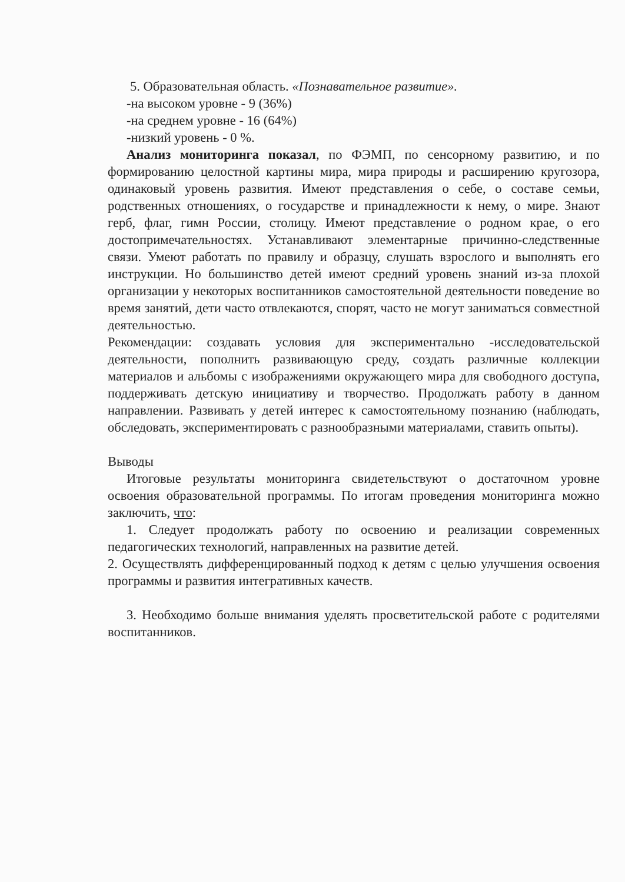5. Образовательная область. «Познавательное развитие».
-на высоком уровне - 9 (36%)
-на среднем уровне - 16 (64%)
-низкий уровень - 0 %.
Анализ мониторинга показал, по ФЭМП, по сенсорному развитию, и по формированию целостной картины мира, мира природы и расширению кругозора, одинаковый уровень развития. Имеют представления о себе, о составе семьи, родственных отношениях, о государстве и принадлежности к нему, о мире. Знают герб, флаг, гимн России, столицу. Имеют представление о родном крае, о его достопримечательностях. Устанавливают элементарные причинно-следственные связи. Умеют работать по правилу и образцу, слушать взрослого и выполнять его инструкции. Но большинство детей имеют средний уровень знаний из-за плохой организации у некоторых воспитанников самостоятельной деятельности поведение во время занятий, дети часто отвлекаются, спорят, часто не могут заниматься совместной деятельностью.
Рекомендации: создавать условия для экспериментально -исследовательской деятельности, пополнить развивающую среду, создать различные коллекции материалов и альбомы с изображениями окружающего мира для свободного доступа, поддерживать детскую инициативу и творчество. Продолжать работу в данном направлении. Развивать у детей интерес к самостоятельному познанию (наблюдать, обследовать, экспериментировать с разнообразными материалами, ставить опыты).
Выводы
Итоговые результаты мониторинга свидетельствуют о достаточном уровне освоения образовательной программы. По итогам проведения мониторинга можно заключить, что:
1. Следует продолжать работу по освоению и реализации современных педагогических технологий, направленных на развитие детей.
2. Осуществлять дифференцированный подход к детям с целью улучшения освоения программы и развития интегративных качеств.
3. Необходимо больше внимания уделять просветительской работе с родителями воспитанников.